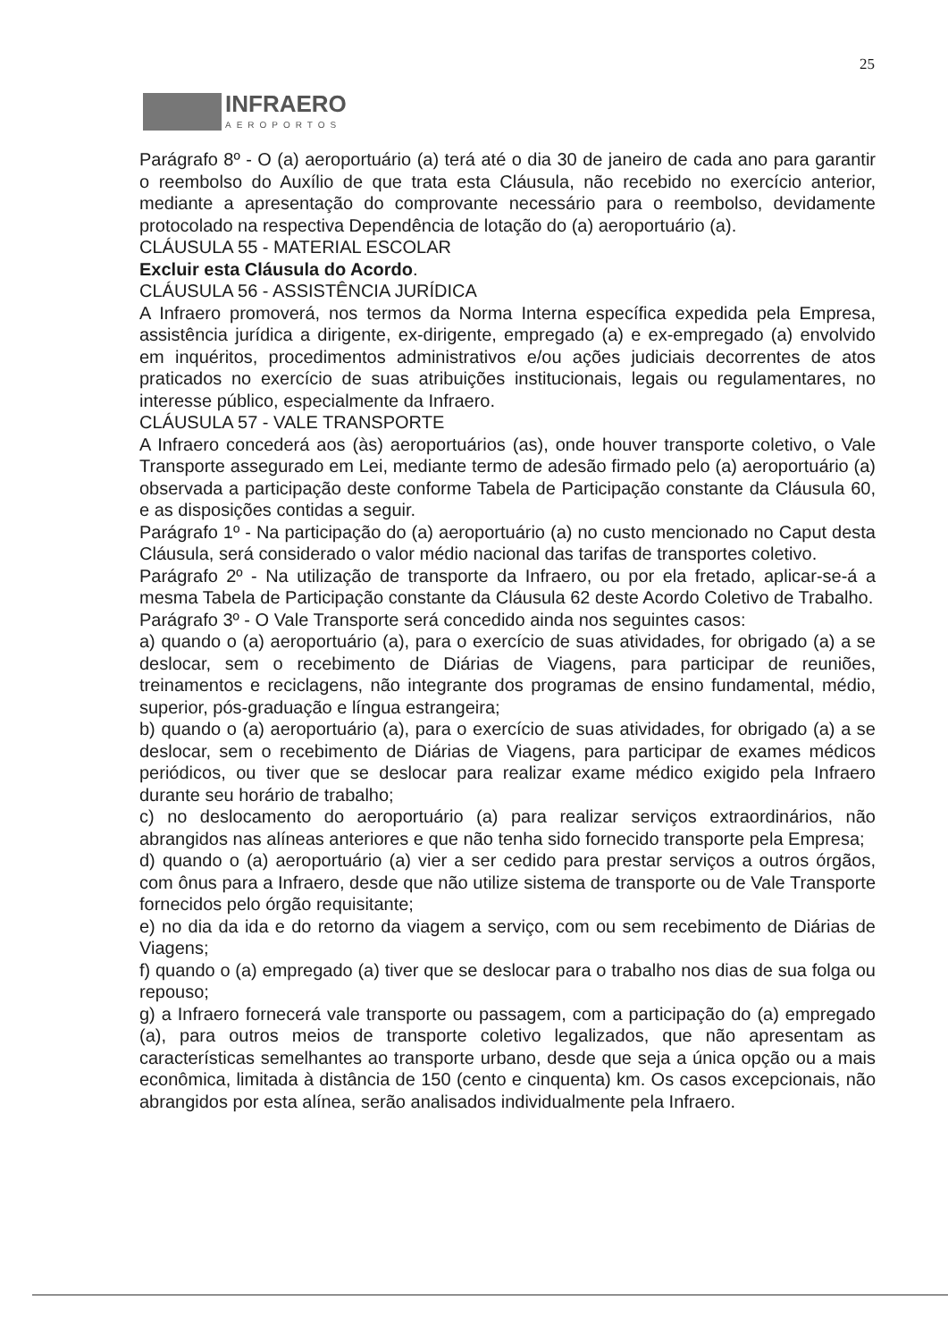25
INFRAERO
AEROPORTOS
Parágrafo 8º - O (a) aeroportuário (a) terá até o dia 30 de janeiro de cada ano para garantir o reembolso do Auxílio de que trata esta Cláusula, não recebido no exercício anterior, mediante a apresentação do comprovante necessário para o reembolso, devidamente protocolado na respectiva Dependência de lotação do (a) aeroportuário (a).
CLÁUSULA 55 - MATERIAL ESCOLAR
Excluir esta Cláusula do Acordo.
CLÁUSULA 56 - ASSISTÊNCIA JURÍDICA
A Infraero promoverá, nos termos da Norma Interna específica expedida pela Empresa, assistência jurídica a dirigente, ex-dirigente, empregado (a) e ex-empregado (a) envolvido em inquéritos, procedimentos administrativos e/ou ações judiciais decorrentes de atos praticados no exercício de suas atribuições institucionais, legais ou regulamentares, no interesse público, especialmente da Infraero.
CLÁUSULA 57 - VALE TRANSPORTE
A Infraero concederá aos (às) aeroportuários (as), onde houver transporte coletivo, o Vale Transporte assegurado em Lei, mediante termo de adesão firmado pelo (a) aeroportuário (a) observada a participação deste conforme Tabela de Participação constante da Cláusula 60, e as disposições contidas a seguir.
Parágrafo 1º - Na participação do (a) aeroportuário (a) no custo mencionado no Caput desta Cláusula, será considerado o valor médio nacional das tarifas de transportes coletivo.
Parágrafo 2º - Na utilização de transporte da Infraero, ou por ela fretado, aplicar-se-á a mesma Tabela de Participação constante da Cláusula 62 deste Acordo Coletivo de Trabalho.
Parágrafo 3º - O Vale Transporte será concedido ainda nos seguintes casos:
a) quando o (a) aeroportuário (a), para o exercício de suas atividades, for obrigado (a) a se deslocar, sem o recebimento de Diárias de Viagens, para participar de reuniões, treinamentos e reciclagens, não integrante dos programas de ensino fundamental, médio, superior, pós-graduação e língua estrangeira;
b) quando o (a) aeroportuário (a), para o exercício de suas atividades, for obrigado (a) a se deslocar, sem o recebimento de Diárias de Viagens, para participar de exames médicos periódicos, ou tiver que se deslocar para realizar exame médico exigido pela Infraero durante seu horário de trabalho;
c) no deslocamento do aeroportuário (a) para realizar serviços extraordinários, não abrangidos nas alíneas anteriores e que não tenha sido fornecido transporte pela Empresa;
d) quando o (a) aeroportuário (a) vier a ser cedido para prestar serviços a outros órgãos, com ônus para a Infraero, desde que não utilize sistema de transporte ou de Vale Transporte fornecidos pelo órgão requisitante;
e) no dia da ida e do retorno da viagem a serviço, com ou sem recebimento de Diárias de Viagens;
f) quando o (a) empregado (a) tiver que se deslocar para o trabalho nos dias de sua folga ou repouso;
g) a Infraero fornecerá vale transporte ou passagem, com a participação do (a) empregado (a), para outros meios de transporte coletivo legalizados, que não apresentam as características semelhantes ao transporte urbano, desde que seja a única opção ou a mais econômica, limitada à distância de 150 (cento e cinquenta) km. Os casos excepcionais, não abrangidos por esta alínea, serão analisados individualmente pela Infraero.